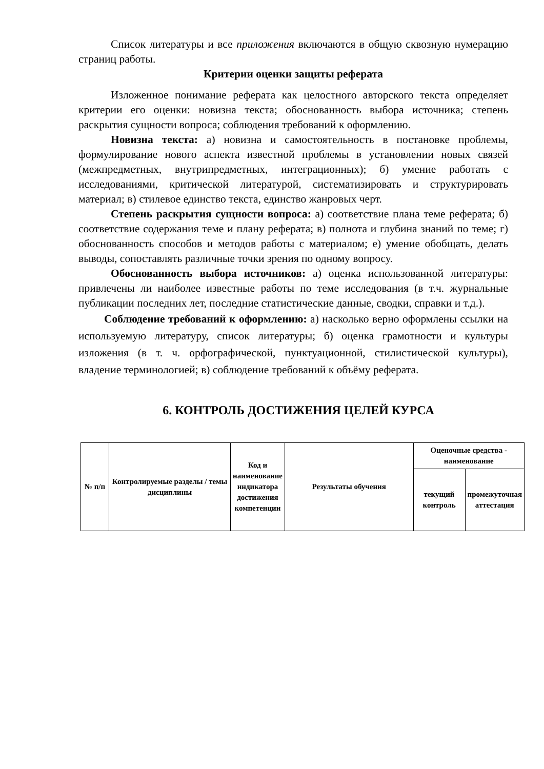Список литературы и все приложения включаются в общую сквозную нумерацию страниц работы.
Критерии оценки защиты реферата
Изложенное понимание реферата как целостного авторского текста определяет критерии его оценки: новизна текста; обоснованность выбора источника; степень раскрытия сущности вопроса; соблюдения требований к оформлению.
Новизна текста: а) новизна и самостоятельность в постановке проблемы, формулирование нового аспекта известной проблемы в установлении новых связей (межпредметных, внутрипредметных, интеграционных); б) умение работать с исследованиями, критической литературой, систематизировать и структурировать материал; в) стилевое единство текста, единство жанровых черт.
Степень раскрытия сущности вопроса: а) соответствие плана теме реферата; б) соответствие содержания теме и плану реферата; в) полнота и глубина знаний по теме; г) обоснованность способов и методов работы с материалом; е) умение обобщать, делать выводы, сопоставлять различные точки зрения по одному вопросу.
Обоснованность выбора источников: а) оценка использованной литературы: привлечены ли наиболее известные работы по теме исследования (в т.ч. журнальные публикации последних лет, последние статистические данные, сводки, справки и т.д.).
Соблюдение требований к оформлению: а) насколько верно оформлены ссылки на используемую литературу, список литературы; б) оценка грамотности и культуры изложения (в т. ч. орфографической, пунктуационной, стилистической культуры), владение терминологией; в) соблюдение требований к объёму реферата.
6. КОНТРОЛЬ ДОСТИЖЕНИЯ ЦЕЛЕЙ КУРСА
| № п/п | Контролируемые разделы / темы дисциплины | Код и наименование индикатора достижения компетенции | Результаты обучения | Оценочные средства - наименование | |
| --- | --- | --- | --- | --- | --- |
| | | | | текущий контроль | промежуточная аттестация |